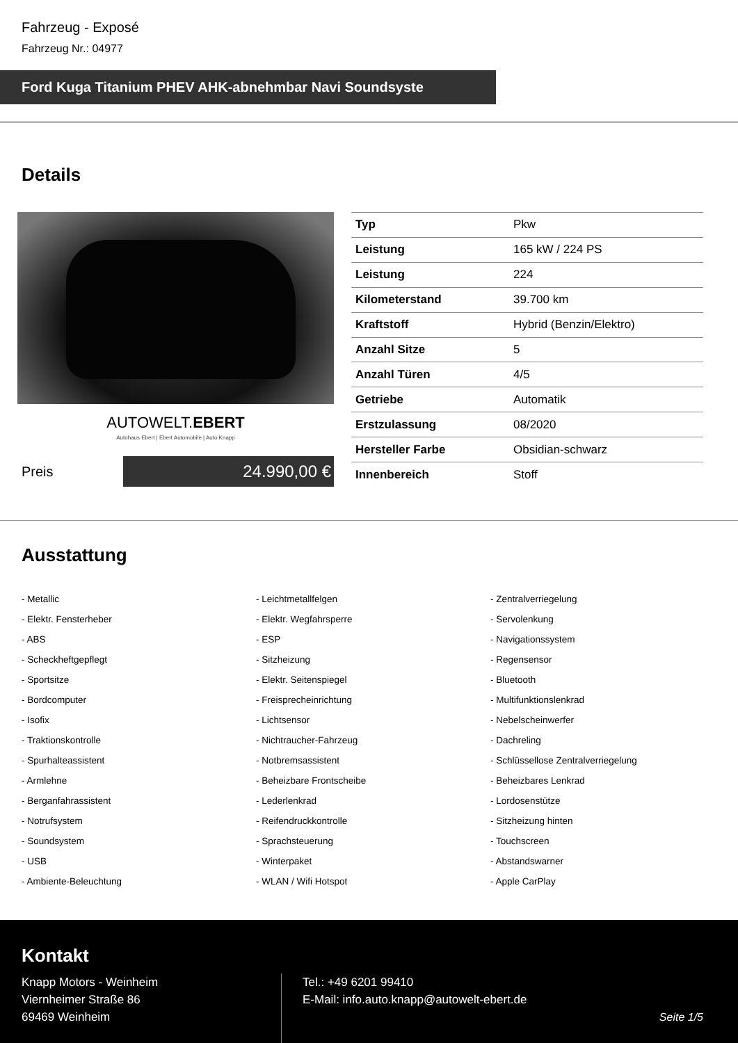Fahrzeug - Exposé
Fahrzeug Nr.: 04977
Ford Kuga Titanium PHEV AHK-abnehmbar Navi Soundsyste
Details
AUTOWELT.EBERT
Autohaus Ebert | Ebert Automobile | Auto Knapp
Preis
24.990,00 €
| Typ | Pkw |
| Leistung | 165 kW / 224 PS |
| Leistung | 224 |
| Kilometerstand | 39.700 km |
| Kraftstoff | Hybrid (Benzin/Elektro) |
| Anzahl Sitze | 5 |
| Anzahl Türen | 4/5 |
| Getriebe | Automatik |
| Erstzulassung | 08/2020 |
| Hersteller Farbe | Obsidian-schwarz |
| Innenbereich | Stoff |
Ausstattung
- Metallic
- Leichtmetallfelgen
- Zentralverriegelung
- Elektr. Fensterheber
- Elektr. Wegfahrsperre
- Servolenkung
- ABS
- ESP
- Navigationssystem
- Scheckheftgepflegt
- Sitzheizung
- Regensensor
- Sportsitze
- Elektr. Seitenspiegel
- Bluetooth
- Bordcomputer
- Freisprecheinrichtung
- Multifunktionslenkrad
- Isofix
- Lichtsensor
- Nebelscheinwerfer
- Traktionskontrolle
- Nichtraucher-Fahrzeug
- Dachreling
- Spurhalteassistent
- Notbremsassistent
- Schlüssellose Zentralverriegelung
- Armlehne
- Beheizbare Frontscheibe
- Beheizbares Lenkrad
- Berganfahrassistent
- Lederlenkrad
- Lordosenstütze
- Notrufsystem
- Reifendruckkontrolle
- Sitzheizung hinten
- Soundsystem
- Sprachsteuerung
- Touchscreen
- USB
- Winterpaket
- Abstandswarner
- Ambiente-Beleuchtung
- WLAN / Wifi Hotspot
- Apple CarPlay
Kontakt
Knapp Motors - Weinheim
Viernheimer Straße 86
69469 Weinheim
Tel.: +49 6201 99410
E-Mail: info.auto.knapp@autowelt-ebert.de
Seite 1/5